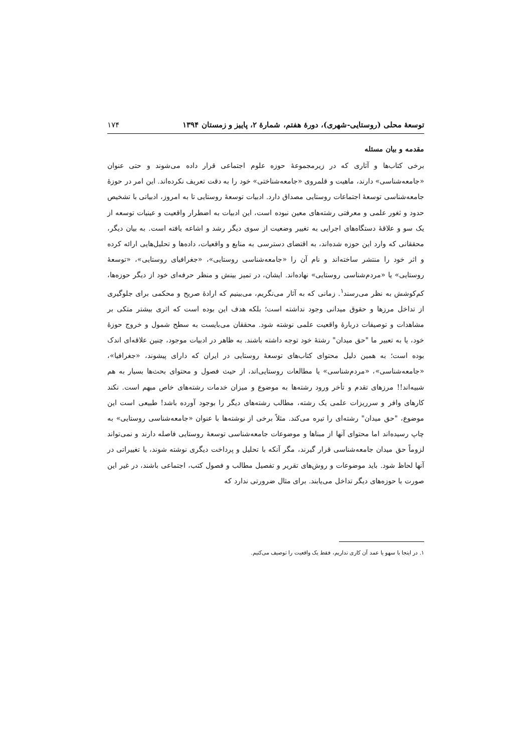توسعهٔ محلی (روستایی-شهری)، دورهٔ هفتم، شمارهٔ ۲، پاییز و زمستان ۱۳۹۴ ۱۷۴
مقدمه و بیان مسئله
برخی کتاب‌ها و آثاری که در زیرمجموعهٔ حوزه علوم اجتماعی قرار داده می‌شوند و حتی عنوان «جامعه‌شناسی» دارند، ماهیت و قلمروی «جامعه‌شناختی» خود را به دقت تعریف نکرده‌اند. این امر در حوزهٔ جامعه‌شناسی توسعهٔ اجتماعات روستایی مصداق دارد. ادبیات توسعهٔ روستایی تا به امروز، ادبیاتی با تشخیص حدود و ثغور علمی و معرفتی رشته‌های معین نبوده است، این ادبیات به اضطرار واقعیت و عینیات توسعه از یک سو و علاقهٔ دستگاه‌های اجرایی به تغییر وضعیت از سوی دیگر رشد و اشاعه یافته است. به بیان دیگر، محققانی که وارد این حوزه شده‌اند، به اقتضای دسترسی به منابع و واقعیات، داده‌ها و تحلیل‌هایی ارائه کرده و اثر خود را منتشر ساخته‌اند و نام آن را «جامعه‌شناسی روستایی»، «جغرافیای روستایی»، «توسعهٔ روستایی» یا «مردم‌شناسی روستایی» نهاده‌اند. ایشان، در تمیز بینش و منظر حرفه‌ای خود از دیگر حوزه‌ها، کم‌کوشش به نظر می‌رسند<sup>۱</sup>. زمانی که به آثار می‌نگریم، می‌بینیم که ارادهٔ صریح و محکمی برای جلوگیری از تداخل مرزها و حقوق میدانی وجود نداشته است؛ بلکه هدف این بوده است که اثری بیشتر متکی بر مشاهدات و توصیفات دربارهٔ واقعیت علمی نوشته شود. محققان می‌بایست به سطح شمول و خروج حوزهٔ خود، یا به تعبیر ما "حق میدان" رشتهٔ خود توجه داشته باشند. به ظاهر در ادبیات موجود، چنین علاقه‌ای اندک بوده است؛ به همین دلیل محتوای کتاب‌های توسعهٔ روستایی در ایران که دارای پیشوند، «جغرافیا»، «جامعه‌شناسی»، «مردم‌شناسی» یا مطالعات روستایی‌اند، از حیث فصول و محتوای بحث‌ها بسیار به هم شبیه‌اند!! مرزهای تقدم و تأخر ورود رشته‌ها به موضوع و میزان خدمات رشته‌های خاص مبهم است. نکند کارهای وافر و سرریزات علمی یک رشته، مطالب رشته‌های دیگر را بوجود آورده باشد! طبیعی است این موضوع، "حق میدان" رشته‌ای را تیره می‌کند. مثلاً برخی از نوشته‌ها با عنوان «جامعه‌شناسی روستایی» به چاپ رسیده‌اند اما محتوای آنها از مبناها و موضوعات جامعه‌شناسی توسعهٔ روستایی فاصله دارند و نمی‌تواند لزوماً حق میدان جامعه‌شناسی قرار گیرند، مگر آنکه با تحلیل و پرداخت دیگری نوشته شوند، یا تغییراتی در آنها لحاظ شود. باید موضوعات و روش‌های تقریر و تفصیل مطالب و فصول کتب، اجتماعی باشند، در غیر این صورت با حوزه‌های دیگر تداخل می‌یابند. برای مثال ضرورتی ندارد که
۱. در اینجا با سهو یا عمد آن کاری نداریم، فقط یک واقعیت را توصیف می‌کنیم.